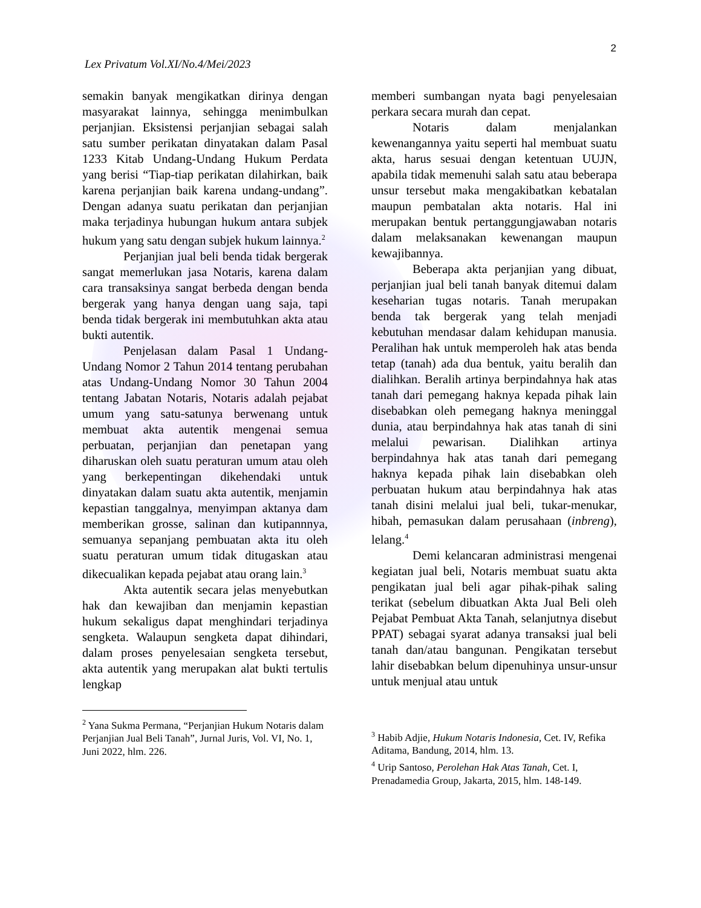2
Lex Privatum Vol.XI/No.4/Mei/2023
semakin banyak mengikatkan dirinya dengan masyarakat lainnya, sehingga menimbulkan perjanjian. Eksistensi perjanjian sebagai salah satu sumber perikatan dinyatakan dalam Pasal 1233 Kitab Undang-Undang Hukum Perdata yang berisi “Tiap-tiap perikatan dilahirkan, baik karena perjanjian baik karena undang-undang”. Dengan adanya suatu perikatan dan perjanjian maka terjadinya hubungan hukum antara subjek hukum yang satu dengan subjek hukum lainnya.<sup>2</sup>
Perjanjian jual beli benda tidak bergerak sangat memerlukan jasa Notaris, karena dalam cara transaksinya sangat berbeda dengan benda bergerak yang hanya dengan uang saja, tapi benda tidak bergerak ini membutuhkan akta atau bukti autentik.
Penjelasan dalam Pasal 1 Undang-Undang Nomor 2 Tahun 2014 tentang perubahan atas Undang-Undang Nomor 30 Tahun 2004 tentang Jabatan Notaris, Notaris adalah pejabat umum yang satu-satunya berwenang untuk membuat akta autentik mengenai semua perbuatan, perjanjian dan penetapan yang diharuskan oleh suatu peraturan umum atau oleh yang berkepentingan dikehendaki untuk dinyatakan dalam suatu akta autentik, menjamin kepastian tanggalnya, menyimpan aktanya dam memberikan grosse, salinan dan kutipannnya, semuanya sepanjang pembuatan akta itu oleh suatu peraturan umum tidak ditugaskan atau dikecualikan kepada pejabat atau orang lain.<sup>3</sup>
Akta autentik secara jelas menyebutkan hak dan kewajiban dan menjamin kepastian hukum sekaligus dapat menghindari terjadinya sengketa. Walaupun sengketa dapat dihindari, dalam proses penyelesaian sengketa tersebut, akta autentik yang merupakan alat bukti tertulis lengkap
<sup>2</sup> Yana Sukma Permana, “Perjanjian Hukum Notaris dalam Perjanjian Jual Beli Tanah”, Jurnal Juris, Vol. VI, No. 1, Juni 2022, hlm. 226.
memberi sumbangan nyata bagi penyelesaian perkara secara murah dan cepat.
Notaris dalam menjalankan kewenangannya yaitu seperti hal membuat suatu akta, harus sesuai dengan ketentuan UUJN, apabila tidak memenuhi salah satu atau beberapa unsur tersebut maka mengakibatkan kebatalan maupun pembatalan akta notaris. Hal ini merupakan bentuk pertanggungjawaban notaris dalam melaksanakan kewenangan maupun kewajibannya.
Beberapa akta perjanjian yang dibuat, perjanjian jual beli tanah banyak ditemui dalam keseharian tugas notaris. Tanah merupakan benda tak bergerak yang telah menjadi kebutuhan mendasar dalam kehidupan manusia. Peralihan hak untuk memperoleh hak atas benda tetap (tanah) ada dua bentuk, yaitu beralih dan dialihkan. Beralih artinya berpindahnya hak atas tanah dari pemegang haknya kepada pihak lain disebabkan oleh pemegang haknya meninggal dunia, atau berpindahnya hak atas tanah di sini melalui pewarisan. Dialihkan artinya berpindahnya hak atas tanah dari pemegang haknya kepada pihak lain disebabkan oleh perbuatan hukum atau berpindahnya hak atas tanah disini melalui jual beli, tukar-menukar, hibah, pemasukan dalam perusahaan (inbreng), lelang.<sup>4</sup>
Demi kelancaran administrasi mengenai kegiatan jual beli, Notaris membuat suatu akta pengikatan jual beli agar pihak-pihak saling terikat (sebelum dibuatkan Akta Jual Beli oleh Pejabat Pembuat Akta Tanah, selanjutnya disebut PPAT) sebagai syarat adanya transaksi jual beli tanah dan/atau bangunan. Pengikatan tersebut lahir disebabkan belum dipenuhinya unsur-unsur untuk menjual atau untuk
<sup>3</sup> Habib Adjie, Hukum Notaris Indonesia, Cet. IV, Refika Aditama, Bandung, 2014, hlm. 13.
<sup>4</sup> Urip Santoso, Perolehan Hak Atas Tanah, Cet. I, Prenadamedia Group, Jakarta, 2015, hlm. 148-149.